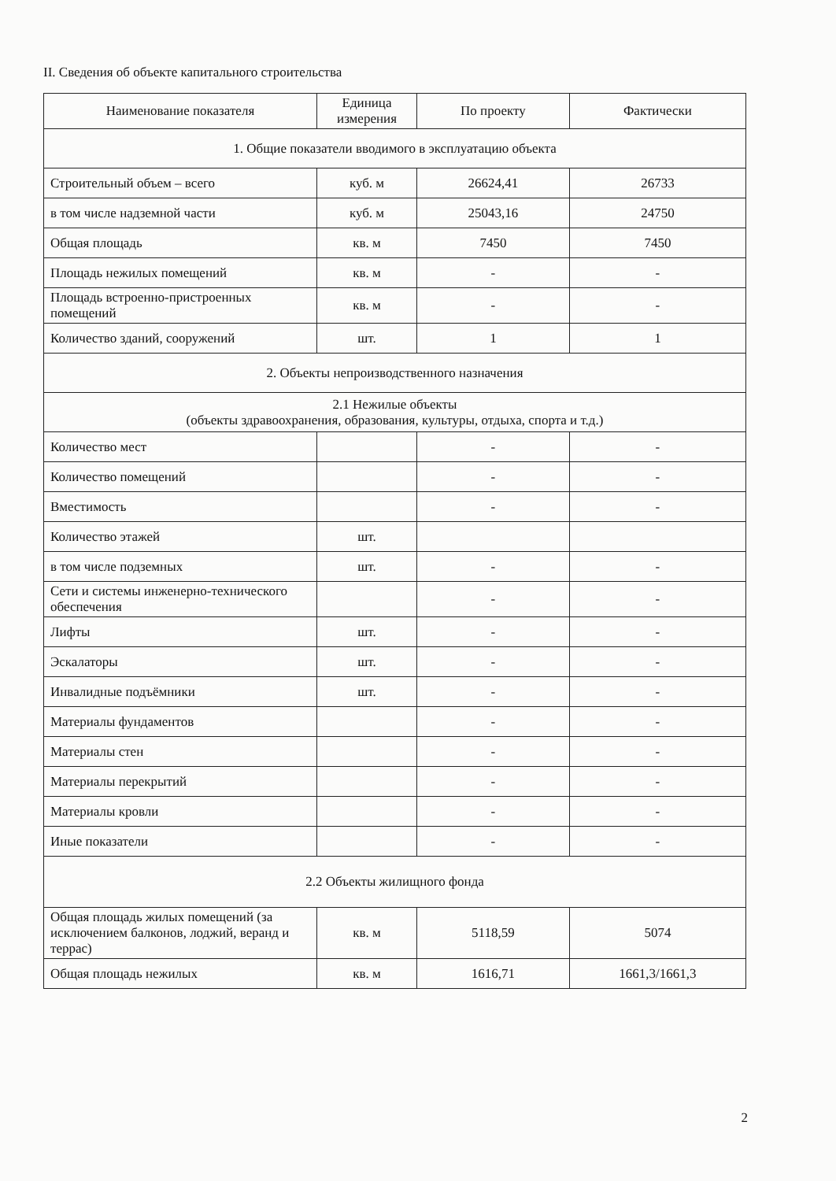II. Сведения об объекте капитального строительства
| Наименование показателя | Единица измерения | По проекту | Фактически |
| --- | --- | --- | --- |
| 1. Общие показатели вводимого в эксплуатацию объекта | | | |
| Строительный объем – всего | куб. м | 26624,41 | 26733 |
| в том числе надземной части | куб. м | 25043,16 | 24750 |
| Общая площадь | кв. м | 7450 | 7450 |
| Площадь нежилых помещений | кв. м | - | - |
| Площадь встроенно-пристроенных помещений | кв. м | - | - |
| Количество зданий, сооружений | шт. | 1 | 1 |
| 2. Объекты непроизводственного назначения | | | |
| 2.1 Нежилые объекты (объекты здравоохранения, образования, культуры, отдыха, спорта и т.д.) | | | |
| Количество мест | | - | - |
| Количество помещений | | - | - |
| Вместимость | | - | - |
| Количество этажей | шт. | | |
| в том числе подземных | шт. | - | - |
| Сети и системы инженерно-технического обеспечения | | - | - |
| Лифты | шт. | - | - |
| Эскалаторы | шт. | - | - |
| Инвалидные подъёмники | шт. | - | - |
| Материалы фундаментов | | - | - |
| Материалы стен | | - | - |
| Материалы перекрытий | | - | - |
| Материалы кровли | | - | - |
| Иные показатели | | - | - |
| 2.2 Объекты жилищного фонда | | | |
| Общая площадь жилых помещений (за исключением балконов, лоджий, веранд и террас) | кв. м | 5118,59 | 5074 |
| Общая площадь нежилых | кв. м | 1616,71 | 1661,3/1661,3 |
2